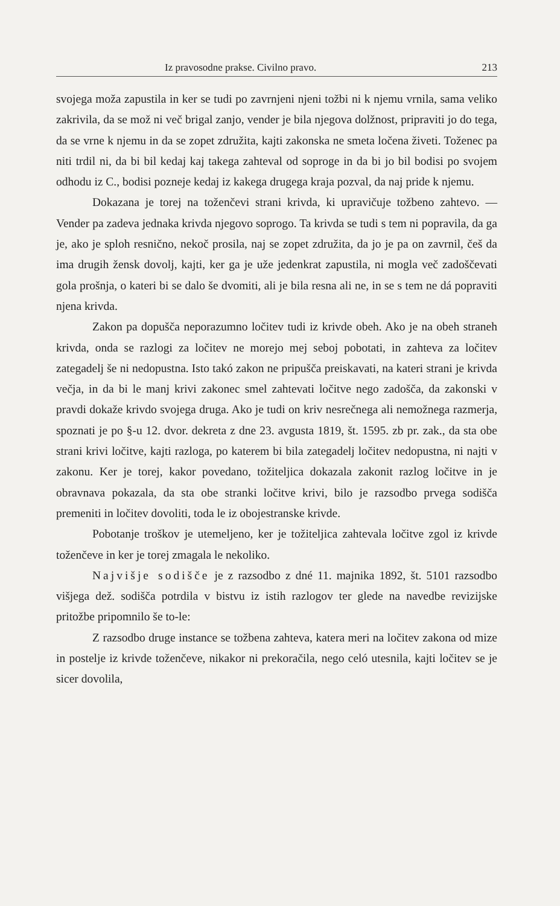Iz pravosodne prakse. Civilno pravo. 213
svojega moža zapustila in ker se tudi po zavrnjeni njeni tožbi ni k njemu vrnila, sama veliko zakrivila, da se mož ni več brigal zanjo, vender je bila njegova dolžnost, pripraviti jo do tega, da se vrne k njemu in da se zopet združita, kajti zakonska ne smeta ločena živeti. Toženec pa niti trdil ni, da bi bil kedaj kaj takega zahteval od soproge in da bi jo bil bodisi po svojem odhodu iz C., bodisi pozneje kedaj iz kakega drugega kraja pozval, da naj pride k njemu.
Dokazana je torej na toženčevi strani krivda, ki upravičuje tožbeno zahtevo. — Vender pa zadeva jednaka krivda njegovo soprogo. Ta krivda se tudi s tem ni popravila, da ga je, ako je sploh resnično, nekoč prosila, naj se zopet združita, da jo je pa on zavrnil, češ da ima drugih žensk dovolj, kajti, ker ga je uže jedenkrat zapustila, ni mogla več zadoščevati gola prošnja, o kateri bi se dalo še dvomiti, ali je bila resna ali ne, in se s tem ne dá popraviti njena krivda.
Zakon pa dopušča neporazumno ločitev tudi iz krivde obeh. Ako je na obeh straneh krivda, onda se razlogi za ločitev ne morejo mej seboj pobotati, in zahteva za ločitev zategadelj še ni nedopustna. Isto takó zakon ne pripušča preiskavati, na kateri strani je krivda večja, in da bi le manj krivi zakonec smel zahtevati ločitve nego zadošča, da zakonski v pravdi dokaže krivdo svojega druga. Ako je tudi on kriv nesrečnega ali nemožnega razmerja, spoznati je po §-u 12. dvor. dekreta z dne 23. avgusta 1819, št. 1595. zb pr. zak., da sta obe strani krivi ločitve, kajti razloga, po katerem bi bila zategadelj ločitev nedopustna, ni najti v zakonu. Ker je torej, kakor povedano, tožiteljica dokazala zakonit razlog ločitve in je obravnava pokazala, da sta obe stranki ločitve krivi, bilo je razsodbo prvega sodišča premeniti in ločitev dovoliti, toda le iz obojestranske krivde.
Pobotanje troškov je utemeljeno, ker je tožiteljica zahtevala ločitve zgol iz krivde toženčeve in ker je torej zmagala le nekoliko.
Najvišje sodišče je z razsodbo z dné 11. majnika 1892, št. 5101 razsodbo višjega dež. sodišča potrdila v bistvu iz istih razlogov ter glede na navedbe revizijske pritožbe pripomnilo še to-le:
Z razsodbo druge instance se tožbena zahteva, katera meri na ločitev zakona od mize in postelje iz krivde toženčeve, nikakor ni prekoračila, nego celó utesnila, kajti ločitev se je sicer dovolila,